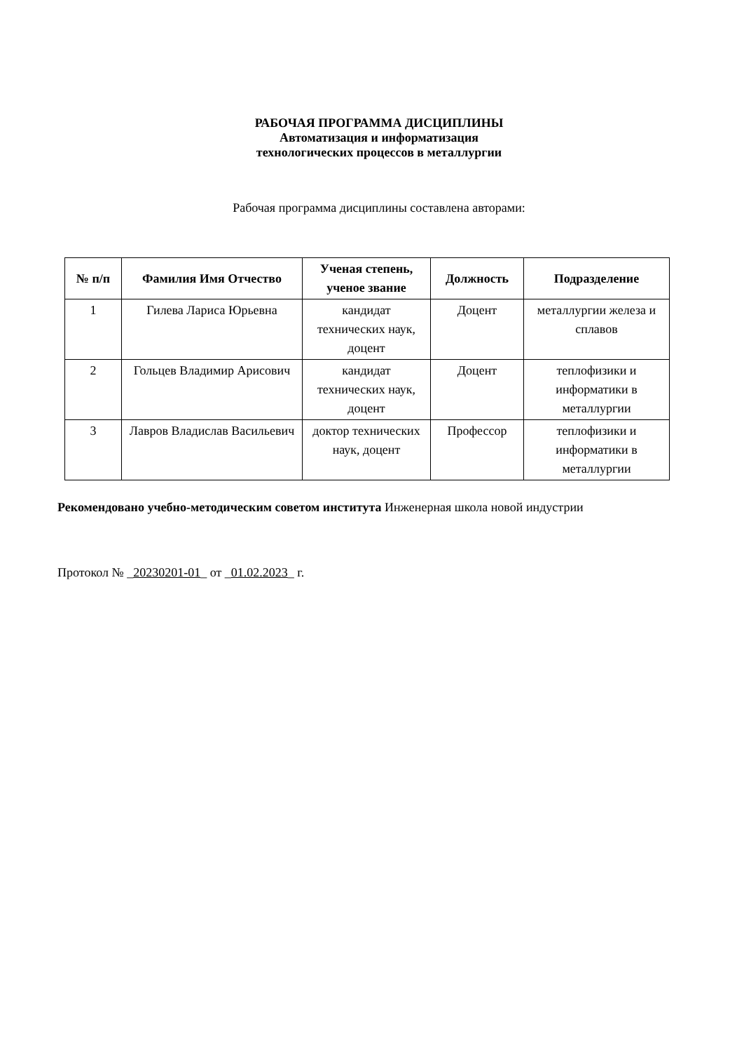РАБОЧАЯ ПРОГРАММА ДИСЦИПЛИНЫ
Автоматизация и информатизация
технологических процессов в металлургии
Рабочая программа дисциплины составлена авторами:
| № п/п | Фамилия Имя Отчество | Ученая степень, ученое звание | Должность | Подразделение |
| --- | --- | --- | --- | --- |
| 1 | Гилева Лариса Юрьевна | кандидат технических наук, доцент | Доцент | металлургии железа и сплавов |
| 2 | Гольцев Владимир Арисович | кандидат технических наук, доцент | Доцент | теплофизики и информатики в металлургии |
| 3 | Лавров Владислав Васильевич | доктор технических наук, доцент | Профессор | теплофизики и информатики в металлургии |
Рекомендовано учебно-методическим советом института Инженерная школа новой индустрии
Протокол № _20230201-01_ от _01.02.2023_ г.